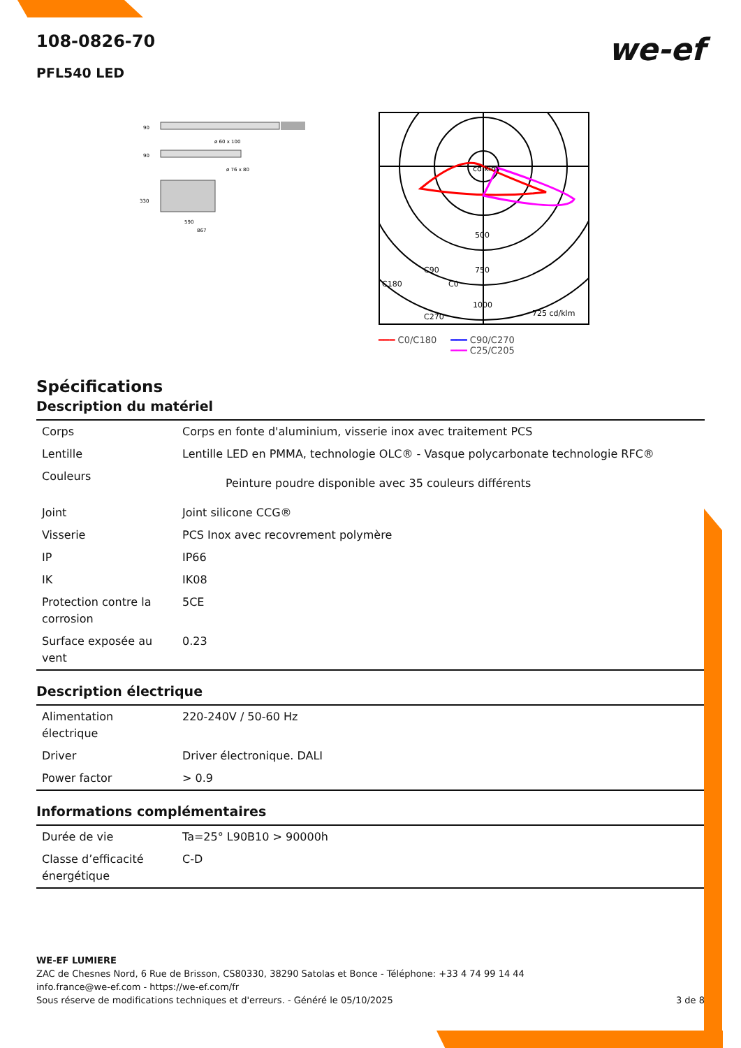we-ef
108-0826-70
PFL540 LED
90
ø 60 x 100
90
ø 76 x 80
330
590
867
cd klm
500
750
1000
C90
C180
C0
C270
725 cd/klm
━━━ C0/C180 ━━━ C90/C270
━━━ C25/C205
Spécifications
Description du matériel
| Corps | Corps en fonte d'aluminium, visserie inox avec traitement PCS |
| Lentille | Lentille LED en PMMA, technologie OLC® - Vasque polycarbonate technologie RFC® |
| Couleurs | Peinture poudre disponible avec 35 couleurs différents |
| Joint | Joint silicone CCG® |
| Visserie | PCS Inox avec recovrement polymère |
| IP | IP66 |
| IK | IK08 |
| Protection contre la corrosion | 5CE |
| Surface exposée au vent | 0.23 |
Description électrique
| Alimentation électrique | 220-240V / 50-60 Hz |
| Driver | Driver électronique. DALI |
| Power factor | > 0.9 |
Informations complémentaires
| Durée de vie | Ta=25° L90B10 > 90000h |
| Classe d’efficacité énergétique | C-D |
WE-EF LUMIERE
ZAC de Chesnes Nord, 6 Rue de Brisson, CS80330, 38290 Satolas et Bonce - Téléphone: +33 4 74 99 14 44
info.france@we-ef.com - https://we-ef.com/fr
Sous réserve de modifications techniques et d'erreurs. - Généré le 05/10/2025 3 de 8